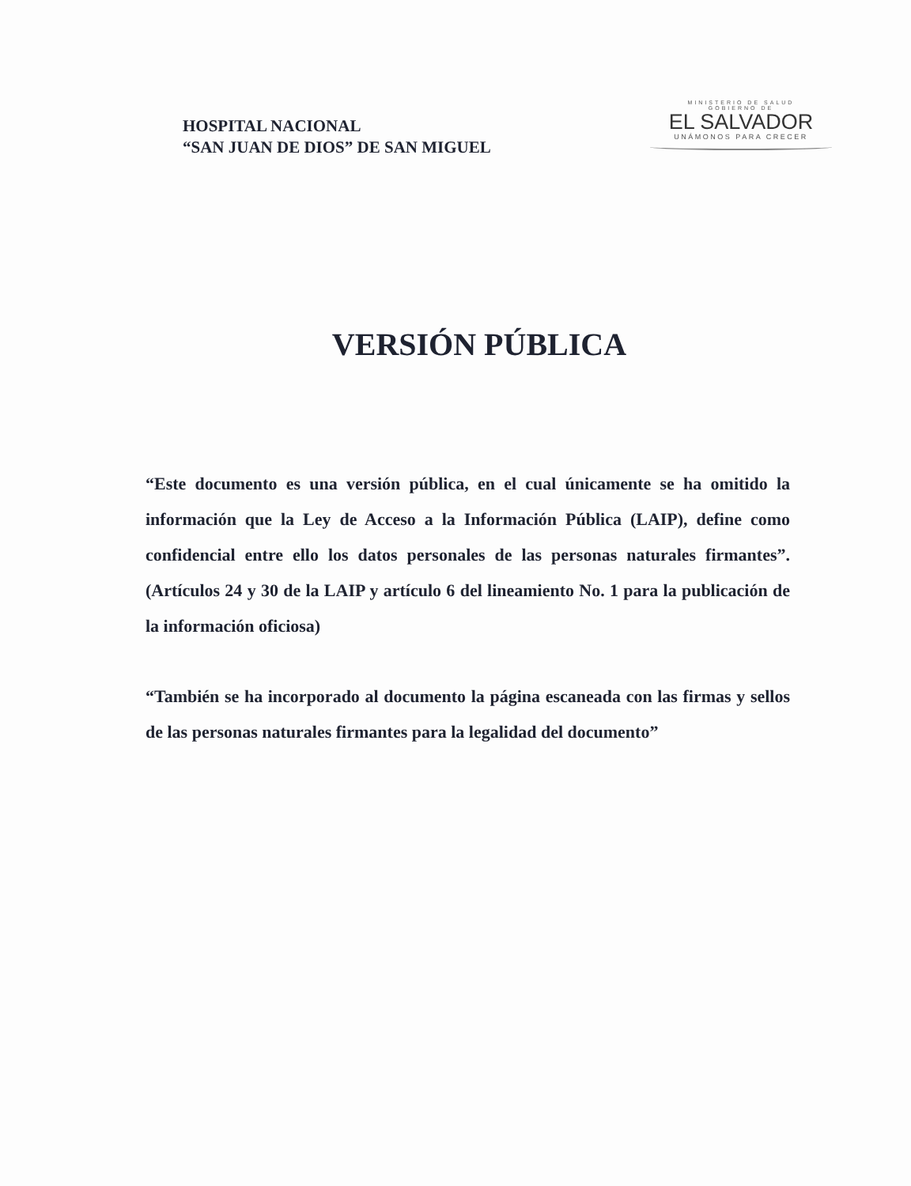HOSPITAL NACIONAL
“SAN JUAN DE DIOS” DE SAN MIGUEL
MINISTERIO DE SALUD
GOBIERNO DE
EL SALVADOR
UNÁMONOS PARA CRECER
VERSIÓN PÚBLICA
“Este documento es una versión pública, en el cual únicamente se ha omitido la información que la Ley de Acceso a la Información Pública (LAIP), define como confidencial entre ello los datos personales de las personas naturales firmantes”. (Artículos 24 y 30 de la LAIP y artículo 6 del lineamiento No. 1 para la publicación de la información oficiosa)
“También se ha incorporado al documento la página escaneada con las firmas y sellos de las personas naturales firmantes para la legalidad del documento”